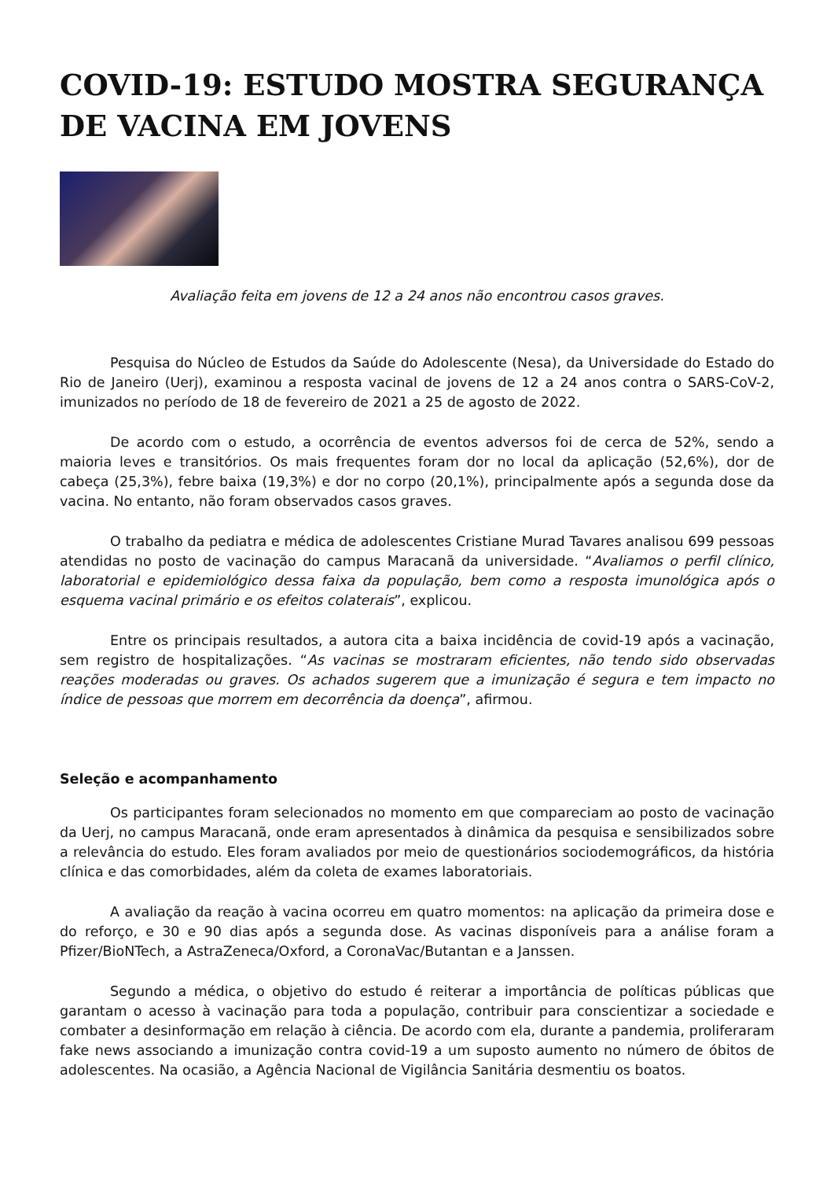COVID-19: ESTUDO MOSTRA SEGURANÇA DE VACINA EM JOVENS
Avaliação feita em jovens de 12 a 24 anos não encontrou casos graves.
Pesquisa do Núcleo de Estudos da Saúde do Adolescente (Nesa), da Universidade do Estado do Rio de Janeiro (Uerj), examinou a resposta vacinal de jovens de 12 a 24 anos contra o SARS-CoV-2, imunizados no período de 18 de fevereiro de 2021 a 25 de agosto de 2022.
De acordo com o estudo, a ocorrência de eventos adversos foi de cerca de 52%, sendo a maioria leves e transitórios. Os mais frequentes foram dor no local da aplicação (52,6%), dor de cabeça (25,3%), febre baixa (19,3%) e dor no corpo (20,1%), principalmente após a segunda dose da vacina. No entanto, não foram observados casos graves.
O trabalho da pediatra e médica de adolescentes Cristiane Murad Tavares analisou 699 pessoas atendidas no posto de vacinação do campus Maracanã da universidade. “Avaliamos o perfil clínico, laboratorial e epidemiológico dessa faixa da população, bem como a resposta imunológica após o esquema vacinal primário e os efeitos colaterais”, explicou.
Entre os principais resultados, a autora cita a baixa incidência de covid-19 após a vacinação, sem registro de hospitalizações. “As vacinas se mostraram eficientes, não tendo sido observadas reações moderadas ou graves. Os achados sugerem que a imunização é segura e tem impacto no índice de pessoas que morrem em decorrência da doença”, afirmou.
Seleção e acompanhamento
Os participantes foram selecionados no momento em que compareciam ao posto de vacinação da Uerj, no campus Maracanã, onde eram apresentados à dinâmica da pesquisa e sensibilizados sobre a relevância do estudo. Eles foram avaliados por meio de questionários sociodemográficos, da história clínica e das comorbidades, além da coleta de exames laboratoriais.
A avaliação da reação à vacina ocorreu em quatro momentos: na aplicação da primeira dose e do reforço, e 30 e 90 dias após a segunda dose. As vacinas disponíveis para a análise foram a Pfizer/BioNTech, a AstraZeneca/Oxford, a CoronaVac/Butantan e a Janssen.
Segundo a médica, o objetivo do estudo é reiterar a importância de políticas públicas que garantam o acesso à vacinação para toda a população, contribuir para conscientizar a sociedade e combater a desinformação em relação à ciência. De acordo com ela, durante a pandemia, proliferaram fake news associando a imunização contra covid-19 a um suposto aumento no número de óbitos de adolescentes. Na ocasião, a Agência Nacional de Vigilância Sanitária desmentiu os boatos.